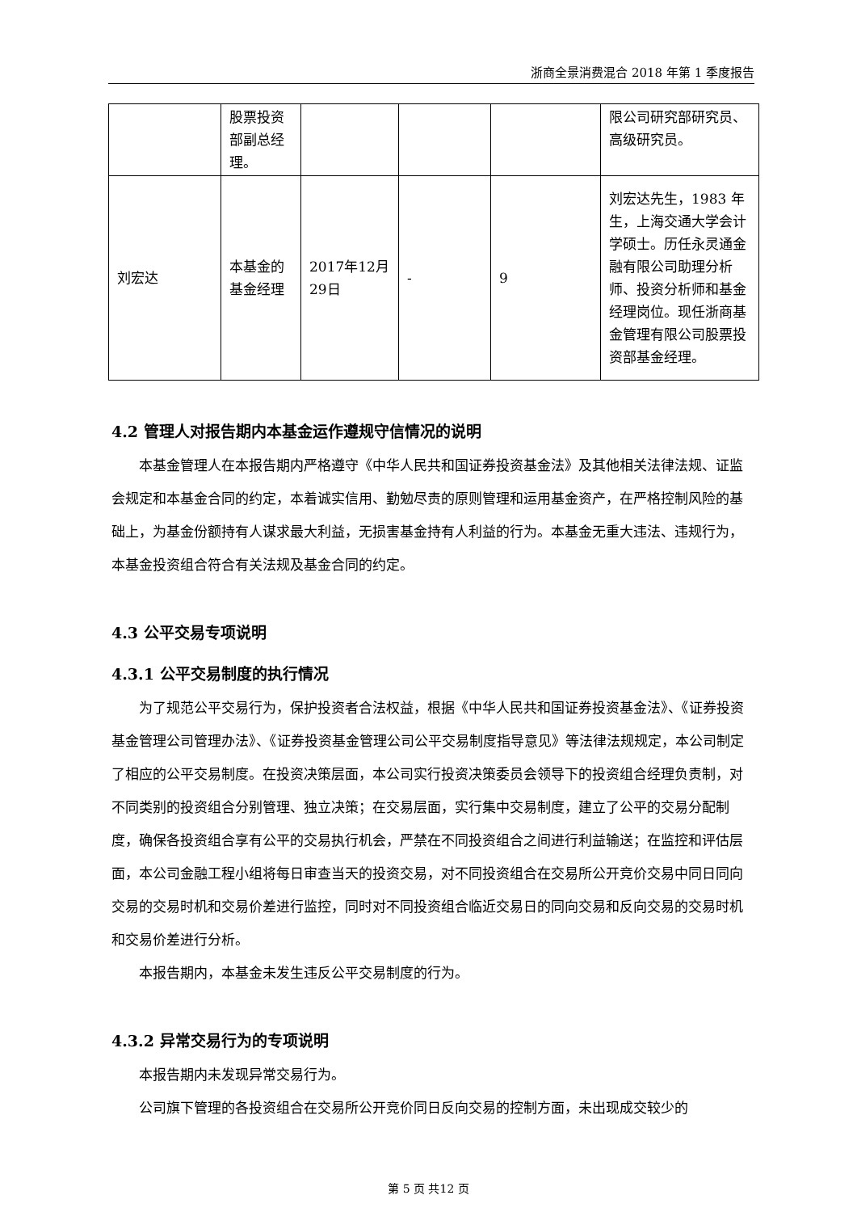浙商全景消费混合 2018 年第 1 季度报告
| | 股票投资部副总经理。 | | | | 限公司研究部研究员、高级研究员。 |
| 刘宏达 | 本基金的基金经理 | 2017年12月29日 | - | 9 | 刘宏达先生，1983 年生，上海交通大学会计学硕士。历任永灵通金融有限公司助理分析师、投资分析师和基金经理岗位。现任浙商基金管理有限公司股票投资部基金经理。 |
4.2 管理人对报告期内本基金运作遵规守信情况的说明
本基金管理人在本报告期内严格遵守《中华人民共和国证券投资基金法》及其他相关法律法规、证监会规定和本基金合同的约定，本着诚实信用、勤勉尽责的原则管理和运用基金资产，在严格控制风险的基础上，为基金份额持有人谋求最大利益，无损害基金持有人利益的行为。本基金无重大违法、违规行为，本基金投资组合符合有关法规及基金合同的约定。
4.3 公平交易专项说明
4.3.1 公平交易制度的执行情况
为了规范公平交易行为，保护投资者合法权益，根据《中华人民共和国证券投资基金法》、《证券投资基金管理公司管理办法》、《证券投资基金管理公司公平交易制度指导意见》等法律法规规定，本公司制定了相应的公平交易制度。在投资决策层面，本公司实行投资决策委员会领导下的投资组合经理负责制，对不同类别的投资组合分别管理、独立决策；在交易层面，实行集中交易制度，建立了公平的交易分配制度，确保各投资组合享有公平的交易执行机会，严禁在不同投资组合之间进行利益输送；在监控和评估层面，本公司金融工程小组将每日审查当天的投资交易，对不同投资组合在交易所公开竞价交易中同日同向交易的交易时机和交易价差进行监控，同时对不同投资组合临近交易日的同向交易和反向交易的交易时机和交易价差进行分析。
本报告期内，本基金未发生违反公平交易制度的行为。
4.3.2 异常交易行为的专项说明
本报告期内未发现异常交易行为。
公司旗下管理的各投资组合在交易所公开竞价同日反向交易的控制方面，未出现成交较少的
第 5 页 共12 页